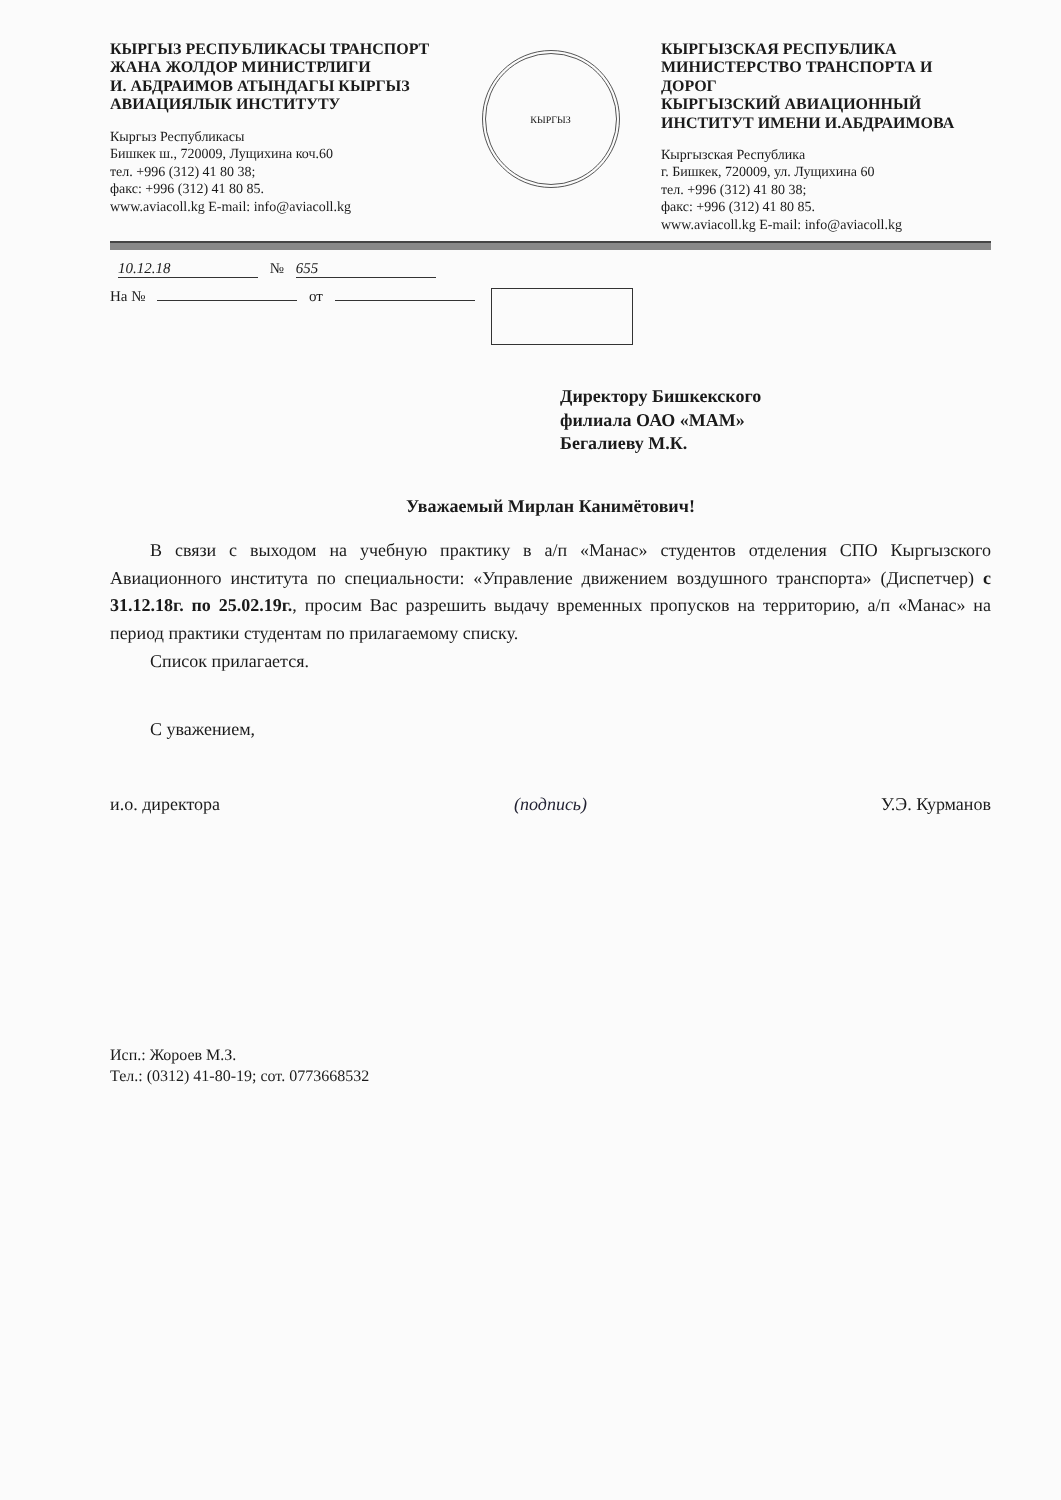КЫРГЫЗ РЕСПУБЛИКАСЫ ТРАНСПОРТ ЖАНА ЖОЛДОР МИНИСТРЛИГИ
И. АБДРАИМОВ АТЫНДАГЫ КЫРГЫЗ АВИАЦИЯЛЫК ИНСТИТУТУ
Кыргыз Республикасы
Бишкек ш., 720009, Лущихина коч.60
тел. +996 (312) 41 80 38;
факс: +996 (312) 41 80 85.
www.aviacoll.kg E-mail: info@aviacoll.kg
КЫРГЫЗ
КЫРГЫЗСКАЯ РЕСПУБЛИКА МИНИСТЕРСТВО ТРАНСПОРТА И ДОРОГ
КЫРГЫЗСКИЙ АВИАЦИОННЫЙ ИНСТИТУТ ИМЕНИ И.АБДРАИМОВА
Кыргызская Республика
г. Бишкек, 720009, ул. Лущихина 60
тел. +996 (312) 41 80 38;
факс: +996 (312) 41 80 85.
www.aviacoll.kg E-mail: info@aviacoll.kg
10.12.18 № 655
На № от
Директору Бишкекского
филиала ОАО «МАМ»
Бегалиеву М.К.
Уважаемый Мирлан Канимётович!
В связи с выходом на учебную практику в а/п «Манас» студентов отделения СПО Кыргызского Авиационного института по специальности: «Управление движением воздушного транспорта» (Диспетчер) с 31.12.18г. по 25.02.19г., просим Вас разрешить выдачу временных пропусков на территорию, а/п «Манас» на период практики студентам по прилагаемому списку.
Список прилагается.
С уважением,
и.о. директора (подпись) У.Э. Курманов
Исп.: Жороев М.З.
Тел.: (0312) 41-80-19; сот. 0773668532